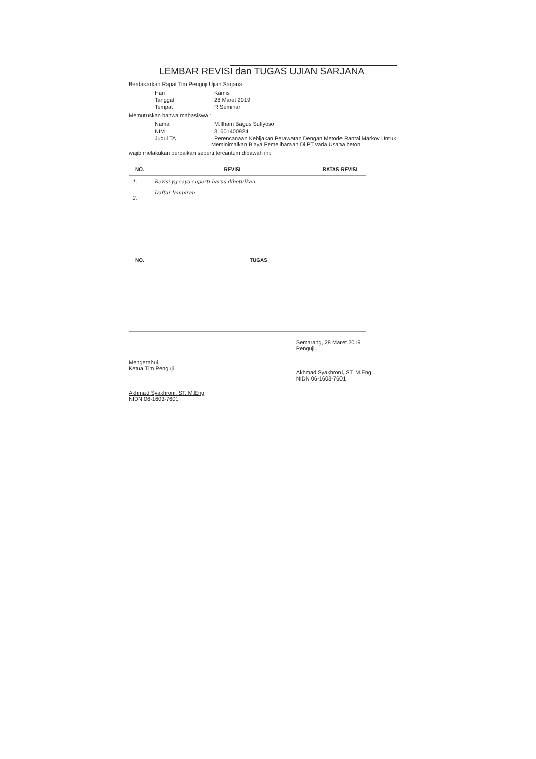LEMBAR REVISI dan TUGAS UJIAN SARJANA
Berdasarkan Rapat Tim Penguji Ujian Sarjana
| Hari | : Kamis |
| Tanggal | : 28 Maret 2019 |
| Tempat | : R.Seminar |
Memutuskan bahwa mahasiswa :
| Nama | : M.Ilham Bagus Sutiyoso |
| NIM | : 31601400924 |
| Judul TA | : Perencanaan Kebijakan Perawatan Dengan Metode Rantai Markov Untuk Meminimalkan Biaya Pemeliharaan Di PT.Varia Usaha beton |
wajib melakukan perbaikan seperti tercantum dibawah ini:
| NO. | REVISI | BATAS REVISI |
| --- | --- | --- |
| 1. 2. | Revisi yg saya seperti harus dibetulkan Daftar lampiran | |
| NO. | TUGAS |
| --- | --- |
Mengetahui,
Ketua Tim Penguji
Akhmad Syakhroni, ST, M.Eng
NIDN 06-1603-7601
Semarang, 28 Maret 2019
Penguji ,
Akhmad Syakhroni, ST, M.Eng
NIDN 06-1603-7601